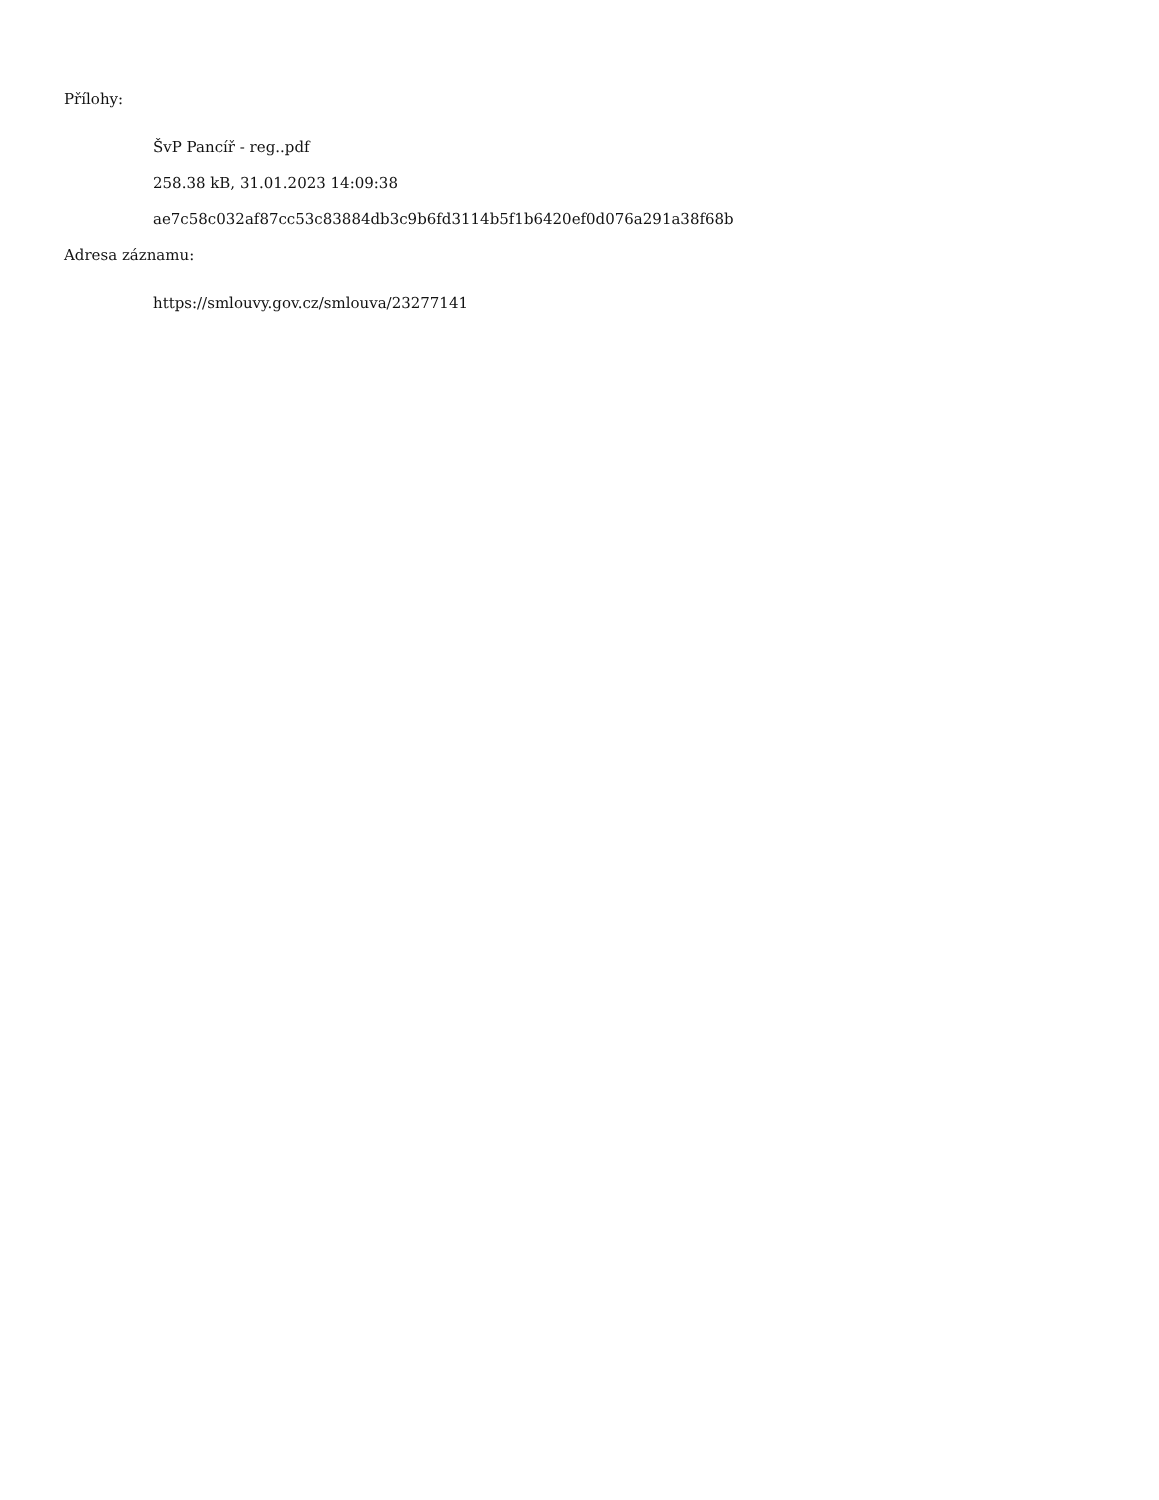Přílohy:
ŠvP Pancíř - reg..pdf
258.38 kB, 31.01.2023 14:09:38
ae7c58c032af87cc53c83884db3c9b6fd3114b5f1b6420ef0d076a291a38f68b
Adresa záznamu:
https://smlouvy.gov.cz/smlouva/23277141